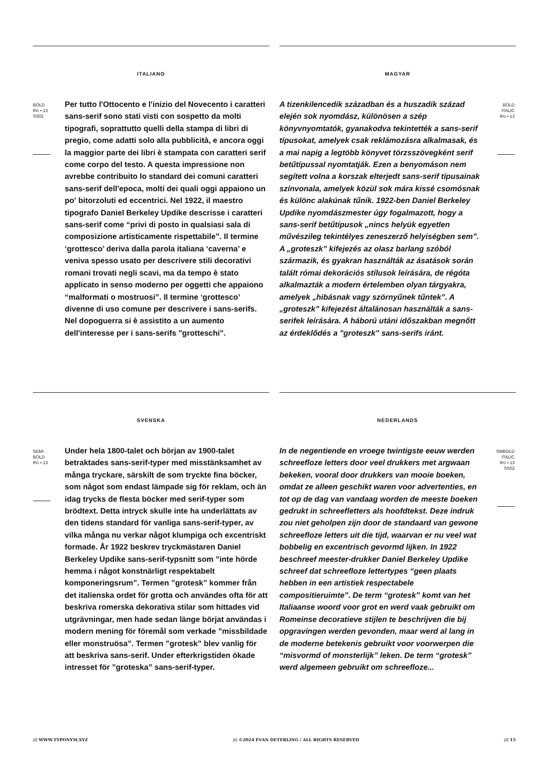ITALIANO
BOLD
9½ • 13
SS02
Per tutto l'Ottocento e l'inizio del Novecento i caratteri sans-serif sono stati visti con sospetto da molti tipografi, soprattutto quelli della stampa di libri di pregio, come adatti solo alla pubblicità, e ancora oggi la maggior parte dei libri è stampata con caratteri serif come corpo del testo. A questa impressione non avrebbe contribuito lo standard dei comuni caratteri sans-serif dell'epoca, molti dei quali oggi appaiono un po' bitorzoluti ed eccentrici. Nel 1922, il maestro tipografo Daniel Berkeley Updike descrisse i caratteri sans-serif come “privi di posto in qualsiasi sala di composizione artisticamente rispettabile”. Il termine ‘grottesco’ deriva dalla parola italiana ‘caverna’ e veniva spesso usato per descrivere stili decorativi romani trovati negli scavi, ma da tempo è stato applicato in senso moderno per oggetti che appaiono “malformati o mostruosi”. Il termine ‘grottesco’ divenne di uso comune per descrivere i sans-serifs. Nel dopoguerra si è assistito a un aumento dell'interesse per i sans-serifs "grotteschi".
MAGYAR
A tizenkilencedik században és a huszadik század elején sok nyomdász, különösen a szép könyvnyomtatók, gyanakodva tekintették a sans-serif típusokat, amelyek csak reklámozásra alkalmasak, és a mai napig a legtöbb könyvet törzsszövegként serif betűtípussal nyomtatják. Ezen a benyomáson nem segített volna a korszak elterjedt sans-serif típusainak színvonala, amelyek közül sok mára kissé csomósnak és különc alakúnak tűnik. 1922-ben Daniel Berkeley Updike nyomdászmester úgy fogalmazott, hogy a sans-serif betűtípusok „nincs helyük egyetlen művészileg tekintélyes zeneszerző helyiségben sem”. A „groteszk” kifejezés az olasz barlang szóból származik, és gyakran használták az ásatások során talált római dekorációs stílusok leírására, de régóta alkalmazták a modern értelemben olyan tárgyakra, amelyek „hibásnak vagy szörnyűnek tűntek”. A „groteszk” kifejezést általánosan használták a sans-serifek leírására. A háború utáni időszakban megnőtt az érdeklődés a "groteszk" sans-serifs iránt.
BOLD
ITALIC
9½ • 13
SVENSKA
SEMI
BOLD
9½ • 13
Under hela 1800-talet och början av 1900-talet betraktades sans-serif-typer med misstänksamhet av många tryckare, särskilt de som tryckte fina böcker, som något som endast lämpade sig för reklam, och än idag trycks de flesta böcker med serif-typer som brödtext. Detta intryck skulle inte ha underlättats av den tidens standard för vanliga sans-serif-typer, av vilka många nu verkar något klumpiga och excentriskt formade. År 1922 beskrev tryckmästaren Daniel Berkeley Updike sans-serif-typsnitt som ”inte hörde hemma i något konstnärligt respektabelt komponeringsrum”. Termen ”grotesk” kommer från det italienska ordet för grotta och användes ofta för att beskriva romerska dekorativa stilar som hittades vid utgrävningar, men hade sedan länge börjat användas i modern mening för föremål som verkade ”missbildade eller monstruösa”. Termen ”grotesk” blev vanlig för att beskriva sans-serif. Under efterkrigstiden ökade intresset för ”groteska” sans-serif-typer.
NEDERLANDS
In de negentiende en vroege twintigste eeuw werden schreefloze letters door veel drukkers met argwaan bekeken, vooral door drukkers van mooie boeken, omdat ze alleen geschikt waren voor advertenties, en tot op de dag van vandaag worden de meeste boeken gedrukt in schreefletters als hoofdtekst. Deze indruk zou niet geholpen zijn door de standaard van gewone schreefloze letters uit die tijd, waarvan er nu veel wat bobbelig en excentrisch gevormd lijken. In 1922 beschreef meester-drukker Daniel Berkeley Updike schreef dat schreefloze lettertypes “geen plaats hebben in een artistiek respectabele compositieruimte”. De term “grotesk” komt van het Italiaanse woord voor grot en werd vaak gebruikt om Romeinse decoratieve stijlen te beschrijven die bij opgravingen werden gevonden, maar werd al lang in de moderne betekenis gebruikt voor voorwerpen die “misvormd of monsterlijk” leken. De term “grotesk” werd algemeen gebruikt om schreefloze...
SMBOLD
ITALIC
9½ • 13
SS02
/// WWW.TYPONYM.XYZ /// ©2024 EVAN DETERLING / ALL RIGHTS RESERVED /// 15